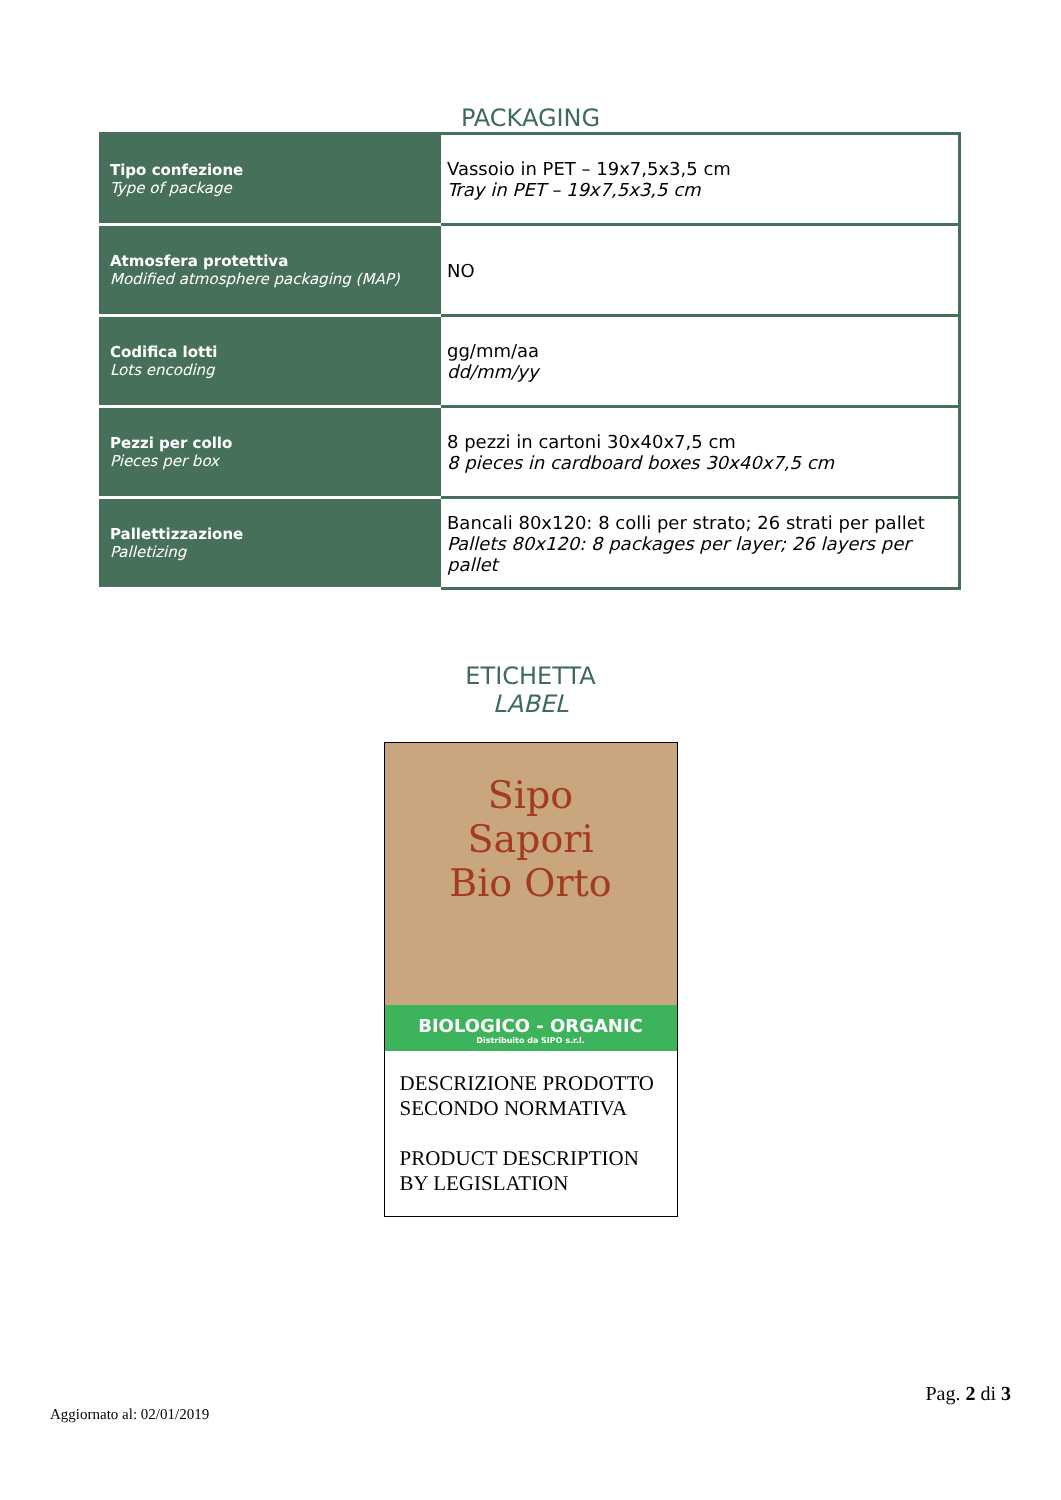PACKAGING
| Tipo confezione Type of package | Vassoio in PET – 19x7,5x3,5 cm Tray in PET – 19x7,5x3,5 cm |
| Atmosfera protettiva Modified atmosphere packaging (MAP) | NO |
| Codifica lotti Lots encoding | gg/mm/aa dd/mm/yy |
| Pezzi per collo Pieces per box | 8 pezzi in cartoni 30x40x7,5 cm 8 pieces in cardboard boxes 30x40x7,5 cm |
| Pallettizzazione Palletizing | Bancali 80x120: 8 colli per strato; 26 strati per pallet Pallets 80x120: 8 packages per layer; 26 layers per pallet |
ETICHETTA
LABEL
Sipo
Sapori
Bio Orto
BIOLOGICO - ORGANIC
Distribuito da SIPO s.r.l.
DESCRIZIONE PRODOTTO SECONDO NORMATIVA
PRODUCT DESCRIPTION BY LEGISLATION
Pag. 2 di 3
Aggiornato al: 02/01/2019